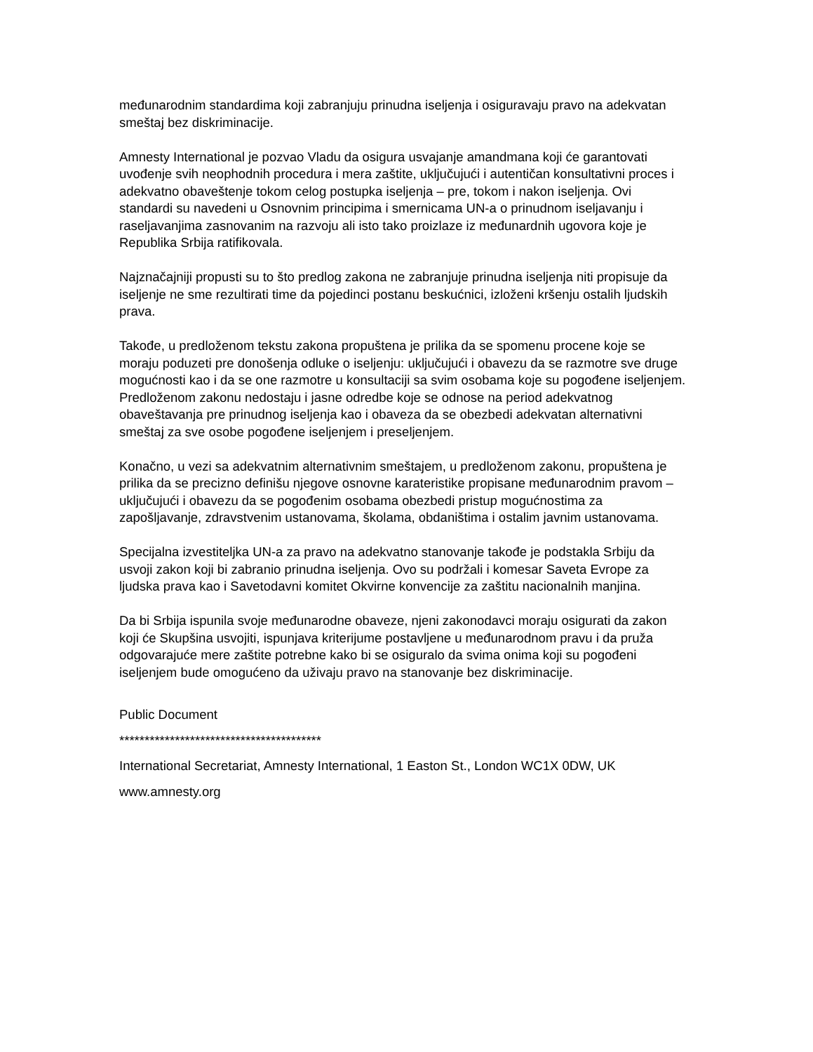međunarodnim standardima koji zabranjuju prinudna iseljenja i osiguravaju pravo na adekvatan smeštaj bez diskriminacije.
Amnesty International je pozvao Vladu da osigura usvajanje amandmana koji će garantovati uvođenje svih neophodnih procedura i mera zaštite, uključujući i autentičan konsultativni proces i adekvatno obaveštenje tokom celog postupka iseljenja – pre, tokom i nakon iseljenja. Ovi standardi su navedeni u Osnovnim principima i smernicama UN-a o prinudnom iseljavanju i raseljavanjima zasnovanim na razvoju ali isto tako proizlaze iz međunardnih ugovora koje je Republika Srbija ratifikovala.
Najznačajniji propusti su to što predlog zakona ne zabranjuje prinudna iseljenja niti propisuje da iseljenje ne sme rezultirati time da pojedinci postanu beskućnici, izloženi kršenju ostalih ljudskih prava.
Takođe, u predloženom tekstu zakona propuštena je prilika da se spomenu procene koje se moraju poduzeti pre donošenja odluke o iseljenju: uključujući i obavezu da se razmotre sve druge mogućnosti kao i da se one razmotre u konsultaciji sa svim osobama koje su pogođene iseljenjem. Predloženom zakonu nedostaju i jasne odredbe koje se odnose na period adekvatnog obaveštavanja pre prinudnog iseljenja kao i obaveza da se obezbedi adekvatan alternativni smeštaj za sve osobe pogođene iseljenjem i preseljenjem.
Konačno, u vezi sa adekvatnim alternativnim smeštajem, u predloženom zakonu, propuštena je prilika da se precizno definišu njegove osnovne karateristike propisane međunarodnim pravom – uključujući i obavezu da se pogođenim osobama obezbedi pristup mogućnostima za zapošljavanje, zdravstvenim ustanovama, školama, obdaništima i ostalim javnim ustanovama.
Specijalna izvestiteljka UN-a za pravo na adekvatno stanovanje takođe je podstakla Srbiju da usvoji zakon koji bi zabranio prinudna iseljenja. Ovo su podržali i komesar Saveta Evrope za ljudska prava kao i Savetodavni komitet Okvirne konvencije za zaštitu nacionalnih manjina.
Da bi Srbija ispunila svoje međunarodne obaveze, njeni zakonodavci moraju osigurati da zakon koji će Skupšina usvojiti, ispunjava kriterijume postavljene u međunarodnom pravu i da pruža odgovarajuće mere zaštite potrebne kako bi se osiguralo da svima onima koji su pogođeni iseljenjem bude omogućeno da uživaju pravo na stanovanje bez diskriminacije.
Public Document
****************************************
International Secretariat, Amnesty International, 1 Easton St., London WC1X 0DW, UK
www.amnesty.org